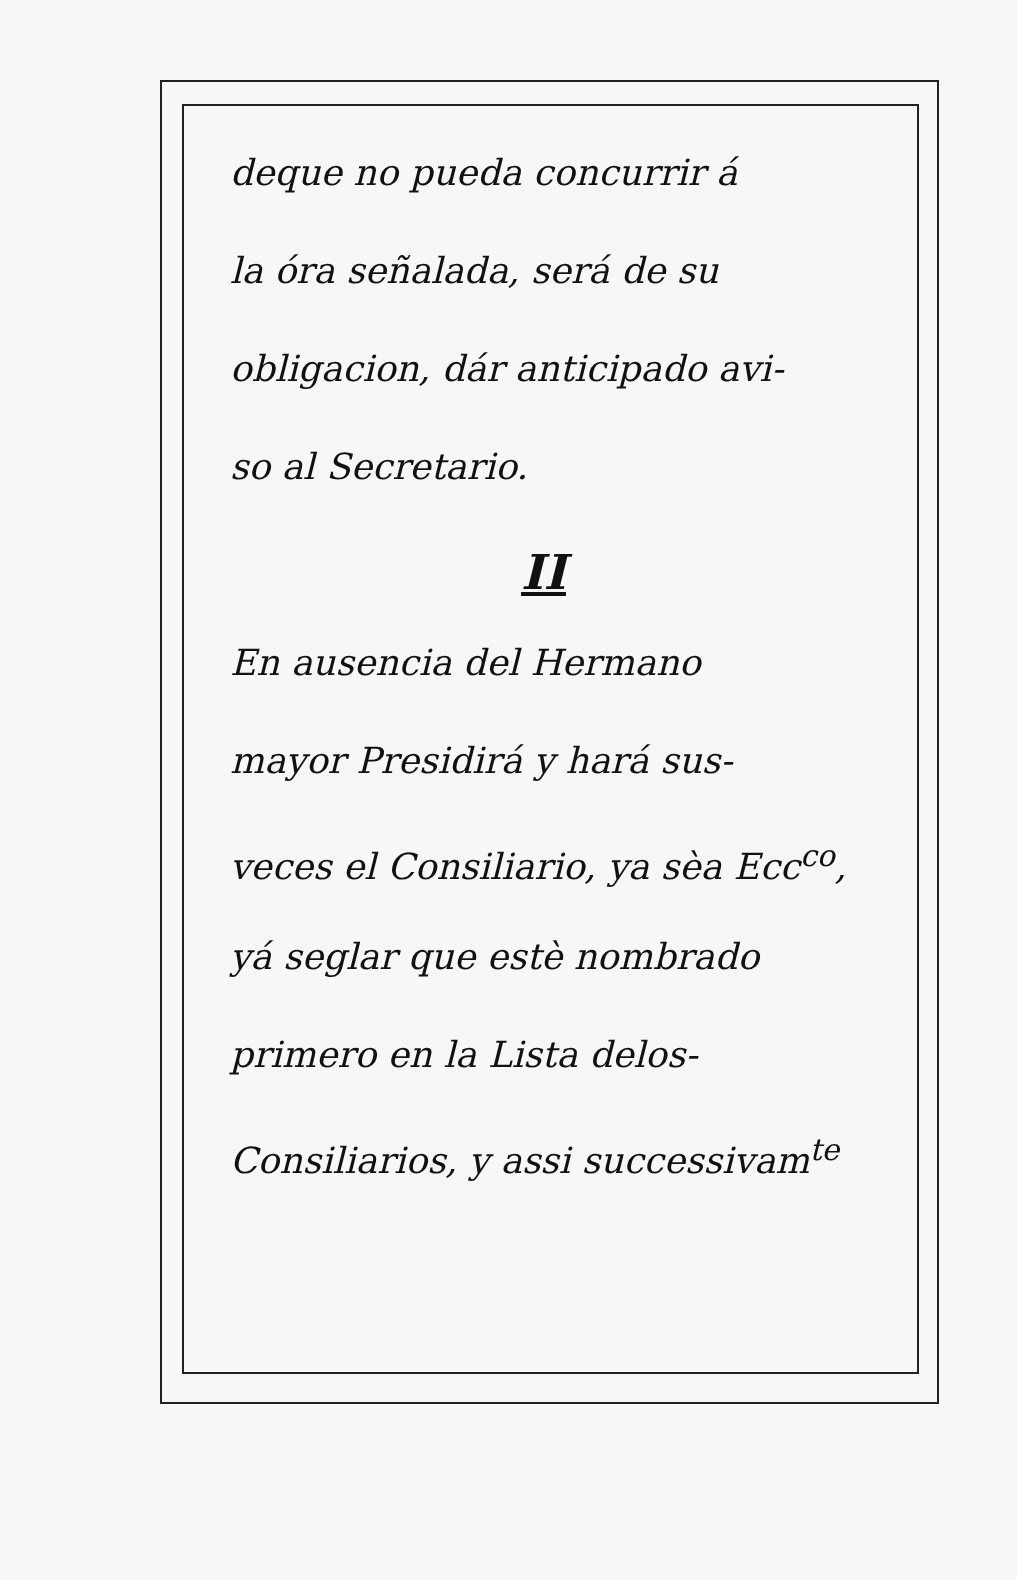deque no pueda concurrir á
la óra señalada, será de su
obligacion, dár anticipado avi-
so al Secretario.
II
En ausencia del Hermano
mayor Presidirá y hará sus-
veces el Consiliario, ya sèa Ecc<sup>co</sup>,
yá seglar que estè nombrado
primero en la Lista delos-
Consiliarios, y assi successivam<sup>te</sup>